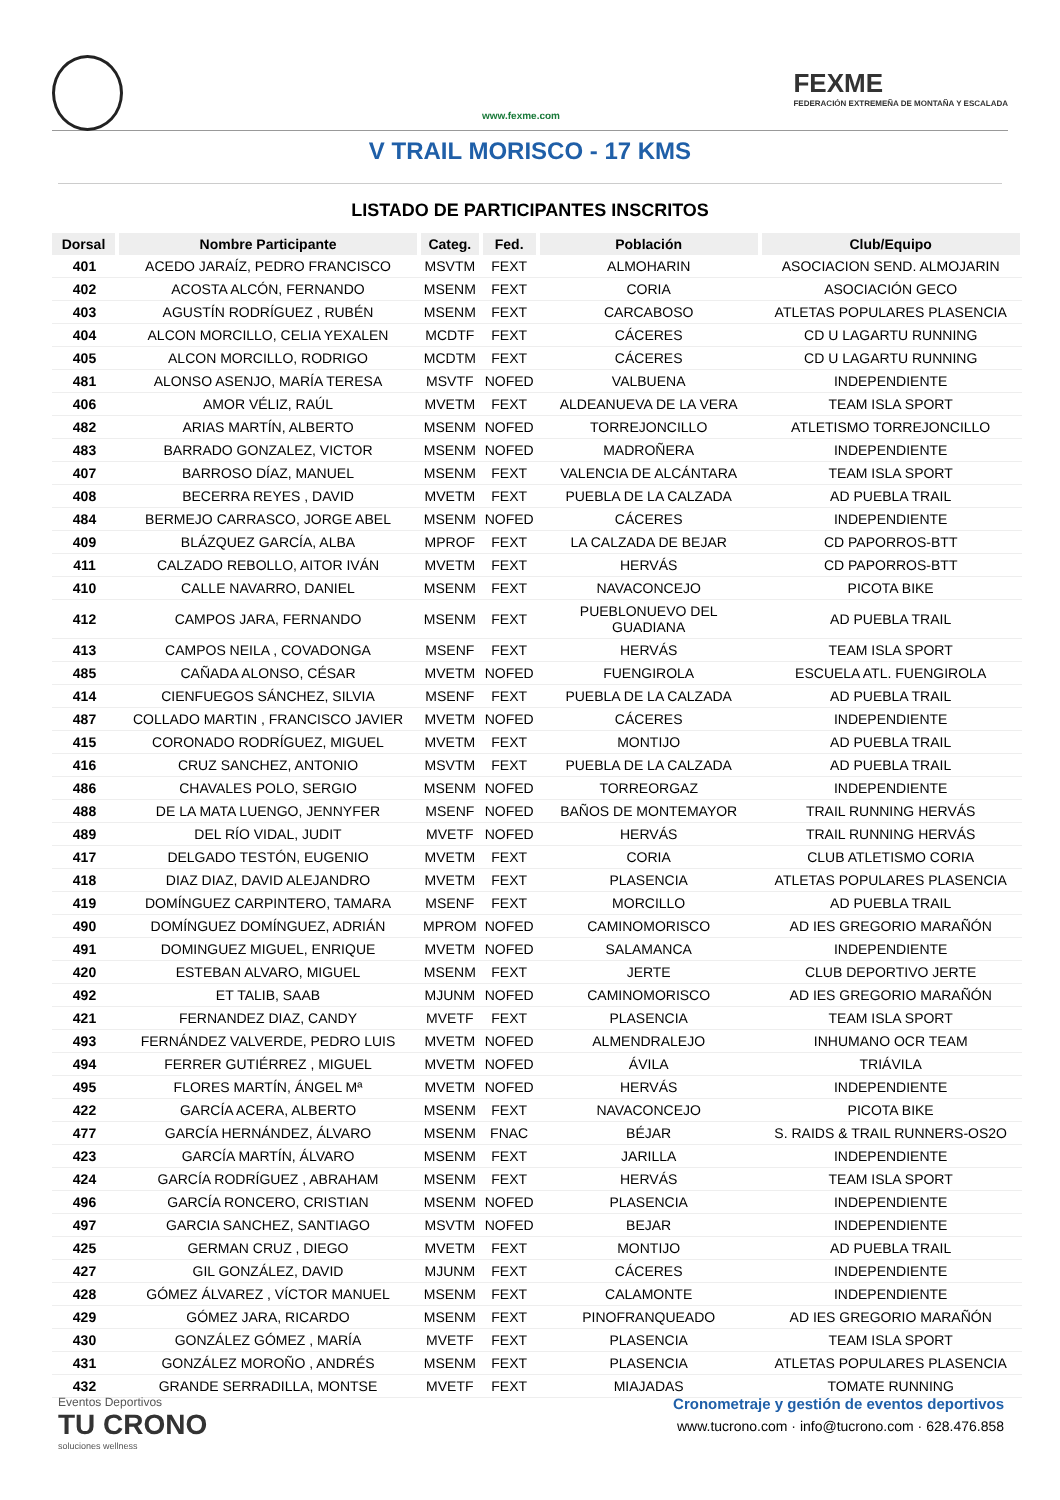www.fexme.com
FEXME
FEDERACIÓN EXTREMEÑA DE MONTAÑA Y ESCALADA
V TRAIL MORISCO - 17 KMS
LISTADO DE PARTICIPANTES INSCRITOS
| Dorsal | Nombre Participante | Categ. | Fed. | Población | Club/Equipo |
| --- | --- | --- | --- | --- | --- |
| 401 | ACEDO JARAÍZ, PEDRO FRANCISCO | MSVTM | FEXT | ALMOHARIN | ASOCIACION SEND. ALMOJARIN |
| 402 | ACOSTA ALCÓN, FERNANDO | MSENM | FEXT | CORIA | ASOCIACIÓN GECO |
| 403 | AGUSTÍN RODRÍGUEZ , RUBÉN | MSENM | FEXT | CARCABOSO | ATLETAS POPULARES PLASENCIA |
| 404 | ALCON MORCILLO, CELIA YEXALEN | MCDTF | FEXT | CÁCERES | CD U LAGARTU RUNNING |
| 405 | ALCON MORCILLO, RODRIGO | MCDTM | FEXT | CÁCERES | CD U LAGARTU RUNNING |
| 481 | ALONSO ASENJO, MARÍA TERESA | MSVTF | NOFED | VALBUENA | INDEPENDIENTE |
| 406 | AMOR VÉLIZ, RAÚL | MVETM | FEXT | ALDEANUEVA DE LA VERA | TEAM ISLA SPORT |
| 482 | ARIAS MARTÍN, ALBERTO | MSENM | NOFED | TORREJONCILLO | ATLETISMO TORREJONCILLO |
| 483 | BARRADO GONZALEZ, VICTOR | MSENM | NOFED | MADROÑERA | INDEPENDIENTE |
| 407 | BARROSO DÍAZ, MANUEL | MSENM | FEXT | VALENCIA DE ALCÁNTARA | TEAM ISLA SPORT |
| 408 | BECERRA REYES , DAVID | MVETM | FEXT | PUEBLA DE LA CALZADA | AD PUEBLA TRAIL |
| 484 | BERMEJO CARRASCO, JORGE ABEL | MSENM | NOFED | CÁCERES | INDEPENDIENTE |
| 409 | BLÁZQUEZ GARCÍA, ALBA | MPROF | FEXT | LA CALZADA DE BEJAR | CD PAPORROS-BTT |
| 411 | CALZADO REBOLLO, AITOR IVÁN | MVETM | FEXT | HERVÁS | CD PAPORROS-BTT |
| 410 | CALLE NAVARRO, DANIEL | MSENM | FEXT | NAVACONCEJO | PICOTA BIKE |
| 412 | CAMPOS JARA, FERNANDO | MSENM | FEXT | PUEBLONUEVO DEL GUADIANA | AD PUEBLA TRAIL |
| 413 | CAMPOS NEILA , COVADONGA | MSENF | FEXT | HERVÁS | TEAM ISLA SPORT |
| 485 | CAÑADA ALONSO, CÉSAR | MVETM | NOFED | FUENGIROLA | ESCUELA ATL. FUENGIROLA |
| 414 | CIENFUEGOS SÁNCHEZ, SILVIA | MSENF | FEXT | PUEBLA DE LA CALZADA | AD PUEBLA TRAIL |
| 487 | COLLADO MARTIN , FRANCISCO JAVIER | MVETM | NOFED | CÁCERES | INDEPENDIENTE |
| 415 | CORONADO RODRÍGUEZ, MIGUEL | MVETM | FEXT | MONTIJO | AD PUEBLA TRAIL |
| 416 | CRUZ SANCHEZ, ANTONIO | MSVTM | FEXT | PUEBLA DE LA CALZADA | AD PUEBLA TRAIL |
| 486 | CHAVALES POLO, SERGIO | MSENM | NOFED | TORREORGAZ | INDEPENDIENTE |
| 488 | DE LA MATA LUENGO, JENNYFER | MSENF | NOFED | BAÑOS DE MONTEMAYOR | TRAIL RUNNING HERVÁS |
| 489 | DEL RÍO VIDAL, JUDIT | MVETF | NOFED | HERVÁS | TRAIL RUNNING HERVÁS |
| 417 | DELGADO TESTÓN, EUGENIO | MVETM | FEXT | CORIA | CLUB ATLETISMO CORIA |
| 418 | DIAZ DIAZ, DAVID ALEJANDRO | MVETM | FEXT | PLASENCIA | ATLETAS POPULARES PLASENCIA |
| 419 | DOMÍNGUEZ CARPINTERO, TAMARA | MSENF | FEXT | MORCILLO | AD PUEBLA TRAIL |
| 490 | DOMÍNGUEZ DOMÍNGUEZ, ADRIÁN | MPROM | NOFED | CAMINOMORISCO | AD IES GREGORIO MARAÑÓN |
| 491 | DOMINGUEZ MIGUEL, ENRIQUE | MVETM | NOFED | SALAMANCA | INDEPENDIENTE |
| 420 | ESTEBAN ALVARO, MIGUEL | MSENM | FEXT | JERTE | CLUB DEPORTIVO JERTE |
| 492 | ET TALIB, SAAB | MJUNM | NOFED | CAMINOMORISCO | AD IES GREGORIO MARAÑÓN |
| 421 | FERNANDEZ DIAZ, CANDY | MVETF | FEXT | PLASENCIA | TEAM ISLA SPORT |
| 493 | FERNÁNDEZ VALVERDE, PEDRO LUIS | MVETM | NOFED | ALMENDRALEJO | INHUMANO OCR TEAM |
| 494 | FERRER GUTIÉRREZ , MIGUEL | MVETM | NOFED | ÁVILA | TRIÁVILA |
| 495 | FLORES MARTÍN, ÁNGEL Mª | MVETM | NOFED | HERVÁS | INDEPENDIENTE |
| 422 | GARCÍA ACERA, ALBERTO | MSENM | FEXT | NAVACONCEJO | PICOTA BIKE |
| 477 | GARCÍA HERNÁNDEZ, ÁLVARO | MSENM | FNAC | BÉJAR | S. RAIDS & TRAIL RUNNERS-OS2O |
| 423 | GARCÍA MARTÍN, ÁLVARO | MSENM | FEXT | JARILLA | INDEPENDIENTE |
| 424 | GARCÍA RODRÍGUEZ , ABRAHAM | MSENM | FEXT | HERVÁS | TEAM ISLA SPORT |
| 496 | GARCÍA RONCERO, CRISTIAN | MSENM | NOFED | PLASENCIA | INDEPENDIENTE |
| 497 | GARCIA SANCHEZ, SANTIAGO | MSVTM | NOFED | BEJAR | INDEPENDIENTE |
| 425 | GERMAN CRUZ , DIEGO | MVETM | FEXT | MONTIJO | AD PUEBLA TRAIL |
| 427 | GIL GONZÁLEZ, DAVID | MJUNM | FEXT | CÁCERES | INDEPENDIENTE |
| 428 | GÓMEZ ÁLVAREZ , VÍCTOR MANUEL | MSENM | FEXT | CALAMONTE | INDEPENDIENTE |
| 429 | GÓMEZ JARA, RICARDO | MSENM | FEXT | PINOFRANQUEADO | AD IES GREGORIO MARAÑÓN |
| 430 | GONZÁLEZ GÓMEZ , MARÍA | MVETF | FEXT | PLASENCIA | TEAM ISLA SPORT |
| 431 | GONZÁLEZ MOROÑO , ANDRÉS | MSENM | FEXT | PLASENCIA | ATLETAS POPULARES PLASENCIA |
| 432 | GRANDE SERRADILLA, MONTSE | MVETF | FEXT | MIAJADAS | TOMATE RUNNING |
Eventos Deportivos
TU CRONO
soluciones wellness
Cronometraje y gestión de eventos deportivos
www.tucrono.com · info@tucrono.com · 628.476.858